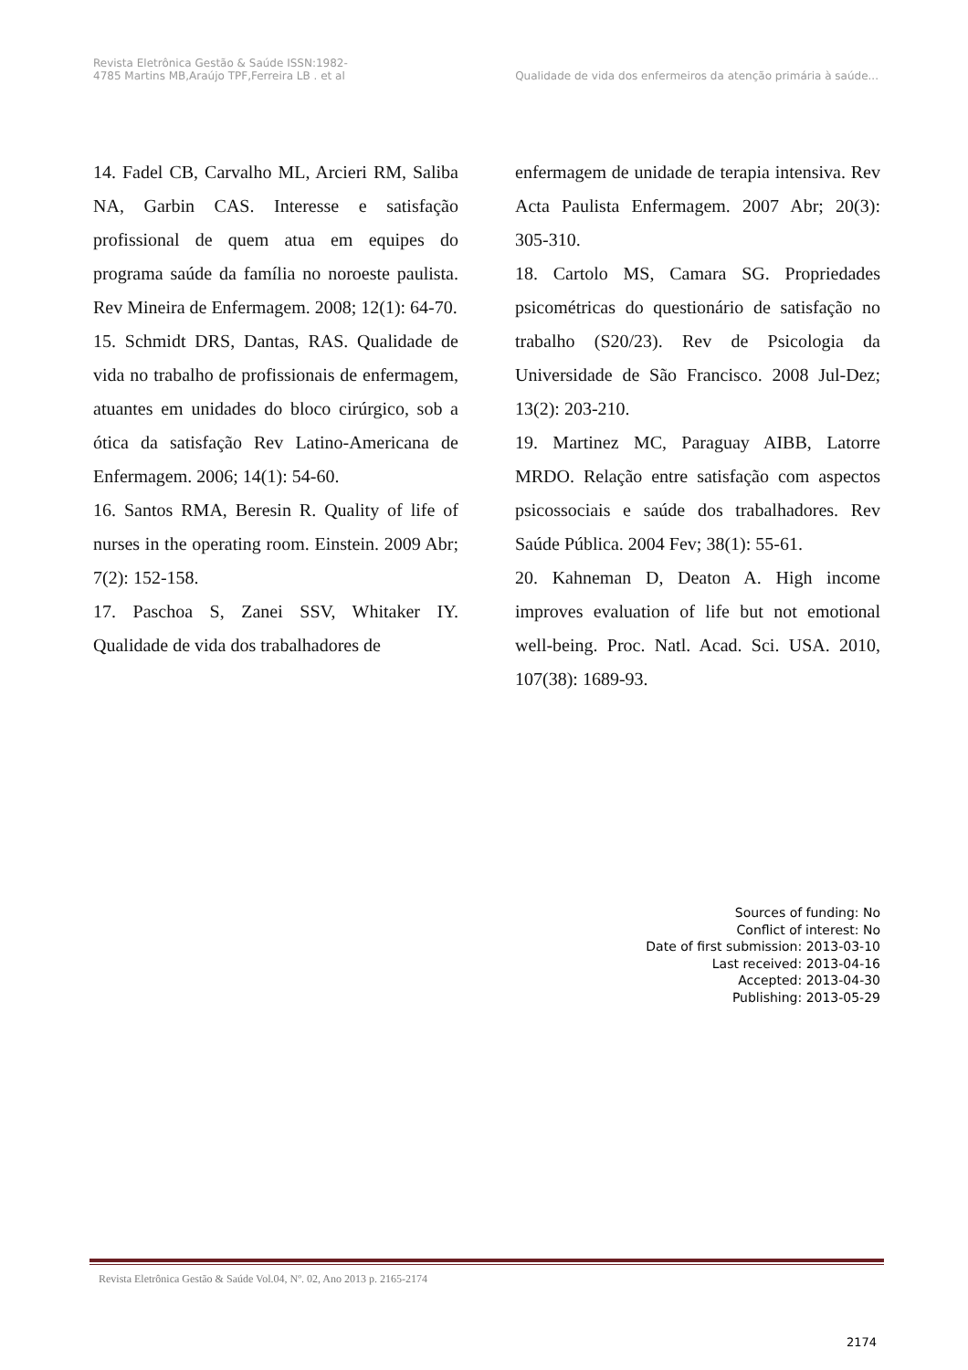Revista Eletrônica Gestão & Saúde ISSN:1982-
4785 Martins MB,Araújo TPF,Ferreira LB . et al
Qualidade de vida dos enfermeiros da atenção primária à saúde...
14. Fadel CB, Carvalho ML, Arcieri RM, Saliba NA, Garbin CAS. Interesse e satisfação profissional de quem atua em equipes do programa saúde da família no noroeste paulista. Rev Mineira de Enfermagem. 2008; 12(1): 64-70.
15. Schmidt DRS, Dantas, RAS. Qualidade de vida no trabalho de profissionais de enfermagem, atuantes em unidades do bloco cirúrgico, sob a ótica da satisfação Rev Latino-Americana de Enfermagem. 2006; 14(1): 54-60.
16. Santos RMA, Beresin R. Quality of life of nurses in the operating room. Einstein. 2009 Abr; 7(2): 152-158.
17. Paschoa S, Zanei SSV, Whitaker IY. Qualidade de vida dos trabalhadores de
enfermagem de unidade de terapia intensiva. Rev Acta Paulista Enfermagem. 2007 Abr; 20(3): 305-310.
18. Cartolo MS, Camara SG. Propriedades psicométricas do questionário de satisfação no trabalho (S20/23). Rev de Psicologia da Universidade de São Francisco. 2008 Jul-Dez; 13(2): 203-210.
19. Martinez MC, Paraguay AIBB, Latorre MRDO. Relação entre satisfação com aspectos psicossociais e saúde dos trabalhadores. Rev Saúde Pública. 2004 Fev; 38(1): 55-61.
20. Kahneman D, Deaton A. High income improves evaluation of life but not emotional well-being. Proc. Natl. Acad. Sci. USA. 2010, 107(38): 1689-93.
Sources of funding: No
Conflict of interest: No
Date of first submission: 2013-03-10
Last received: 2013-04-16
Accepted: 2013-04-30
Publishing: 2013-05-29
Revista Eletrônica Gestão & Saúde Vol.04, Nº. 02, Ano 2013 p. 2165-2174
2174